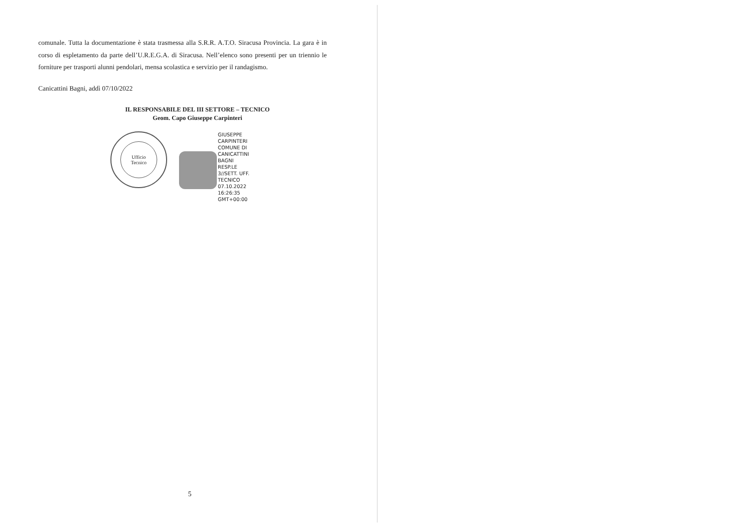comunale. Tutta la documentazione è stata trasmessa alla S.R.R. A.T.O. Siracusa Provincia. La gara è in corso di espletamento da parte dell’U.R.E.G.A. di Siracusa. Nell’elenco sono presenti per un triennio le forniture per trasporti alunni pendolari, mensa scolastica e servizio per il randagismo.
Canicattini Bagni, addì 07/10/2022
IL RESPONSABILE DEL III SETTORE – TECNICO
Geom. Capo Giuseppe Carpinteri
Ufficio
Tecnico
GIUSEPPE
CARPINTERI
COMUNE DI
CANICATTINI
BAGNI
RESP.LE
3//SETT. UFF.
TECNICO
07.10.2022
16:26:35
GMT+00:00
5